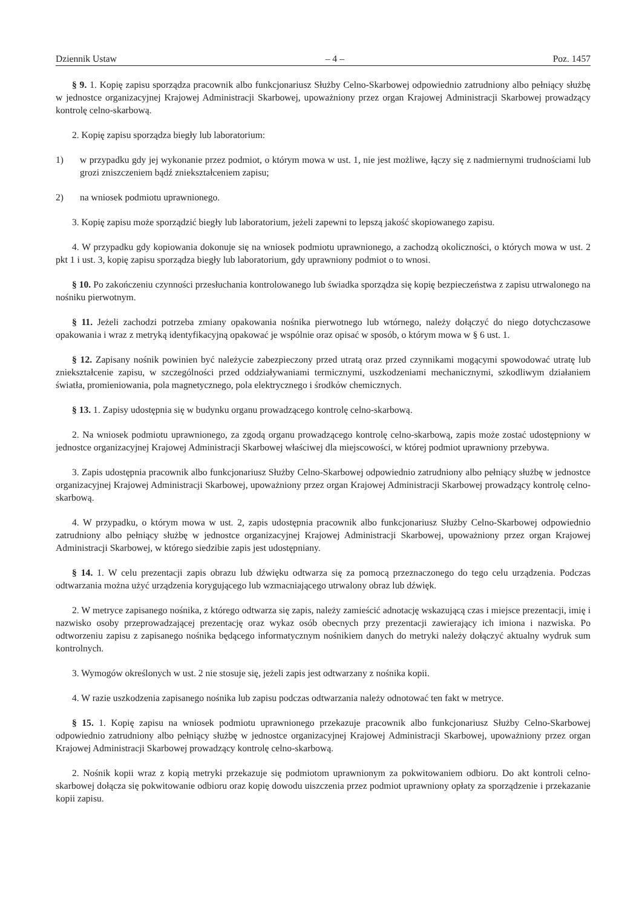Dziennik Ustaw – 4 – Poz. 1457
§ 9. 1. Kopię zapisu sporządza pracownik albo funkcjonariusz Służby Celno-Skarbowej odpowiednio zatrudniony albo pełniący służbę w jednostce organizacyjnej Krajowej Administracji Skarbowej, upoważniony przez organ Krajowej Administracji Skarbowej prowadzący kontrolę celno-skarbową.
2. Kopię zapisu sporządza biegły lub laboratorium:
1) w przypadku gdy jej wykonanie przez podmiot, o którym mowa w ust. 1, nie jest możliwe, łączy się z nadmiernymi trudnościami lub grozi zniszczeniem bądź zniekształceniem zapisu;
2) na wniosek podmiotu uprawnionego.
3. Kopię zapisu może sporządzić biegły lub laboratorium, jeżeli zapewni to lepszą jakość skopiowanego zapisu.
4. W przypadku gdy kopiowania dokonuje się na wniosek podmiotu uprawnionego, a zachodzą okoliczności, o których mowa w ust. 2 pkt 1 i ust. 3, kopię zapisu sporządza biegły lub laboratorium, gdy uprawniony podmiot o to wnosi.
§ 10. Po zakończeniu czynności przesłuchania kontrolowanego lub świadka sporządza się kopię bezpieczeństwa z zapisu utrwalonego na nośniku pierwotnym.
§ 11. Jeżeli zachodzi potrzeba zmiany opakowania nośnika pierwotnego lub wtórnego, należy dołączyć do niego dotychczasowe opakowania i wraz z metryką identyfikacyjną opakować je wspólnie oraz opisać w sposób, o którym mowa w § 6 ust. 1.
§ 12. Zapisany nośnik powinien być należycie zabezpieczony przed utratą oraz przed czynnikami mogącymi spowodować utratę lub zniekształcenie zapisu, w szczególności przed oddziaływaniami termicznymi, uszkodzeniami mechanicznymi, szkodliwym działaniem światła, promieniowania, pola magnetycznego, pola elektrycznego i środków chemicznych.
§ 13. 1. Zapisy udostępnia się w budynku organu prowadzącego kontrolę celno-skarbową.
2. Na wniosek podmiotu uprawnionego, za zgodą organu prowadzącego kontrolę celno-skarbową, zapis może zostać udostępniony w jednostce organizacyjnej Krajowej Administracji Skarbowej właściwej dla miejscowości, w której podmiot uprawniony przebywa.
3. Zapis udostępnia pracownik albo funkcjonariusz Służby Celno-Skarbowej odpowiednio zatrudniony albo pełniący służbę w jednostce organizacyjnej Krajowej Administracji Skarbowej, upoważniony przez organ Krajowej Administracji Skarbowej prowadzący kontrolę celno-skarbową.
4. W przypadku, o którym mowa w ust. 2, zapis udostępnia pracownik albo funkcjonariusz Służby Celno-Skarbowej odpowiednio zatrudniony albo pełniący służbę w jednostce organizacyjnej Krajowej Administracji Skarbowej, upoważniony przez organ Krajowej Administracji Skarbowej, w którego siedzibie zapis jest udostępniany.
§ 14. 1. W celu prezentacji zapis obrazu lub dźwięku odtwarza się za pomocą przeznaczonego do tego celu urządzenia. Podczas odtwarzania można użyć urządzenia korygującego lub wzmacniającego utrwalony obraz lub dźwięk.
2. W metryce zapisanego nośnika, z którego odtwarza się zapis, należy zamieścić adnotację wskazującą czas i miejsce prezentacji, imię i nazwisko osoby przeprowadzającej prezentację oraz wykaz osób obecnych przy prezentacji zawierający ich imiona i nazwiska. Po odtworzeniu zapisu z zapisanego nośnika będącego informatycznym nośnikiem danych do metryki należy dołączyć aktualny wydruk sum kontrolnych.
3. Wymogów określonych w ust. 2 nie stosuje się, jeżeli zapis jest odtwarzany z nośnika kopii.
4. W razie uszkodzenia zapisanego nośnika lub zapisu podczas odtwarzania należy odnotować ten fakt w metryce.
§ 15. 1. Kopię zapisu na wniosek podmiotu uprawnionego przekazuje pracownik albo funkcjonariusz Służby Celno-Skarbowej odpowiednio zatrudniony albo pełniący służbę w jednostce organizacyjnej Krajowej Administracji Skarbowej, upoważniony przez organ Krajowej Administracji Skarbowej prowadzący kontrolę celno-skarbową.
2. Nośnik kopii wraz z kopią metryki przekazuje się podmiotom uprawnionym za pokwitowaniem odbioru. Do akt kontroli celno-skarbowej dołącza się pokwitowanie odbioru oraz kopię dowodu uiszczenia przez podmiot uprawniony opłaty za sporządzenie i przekazanie kopii zapisu.